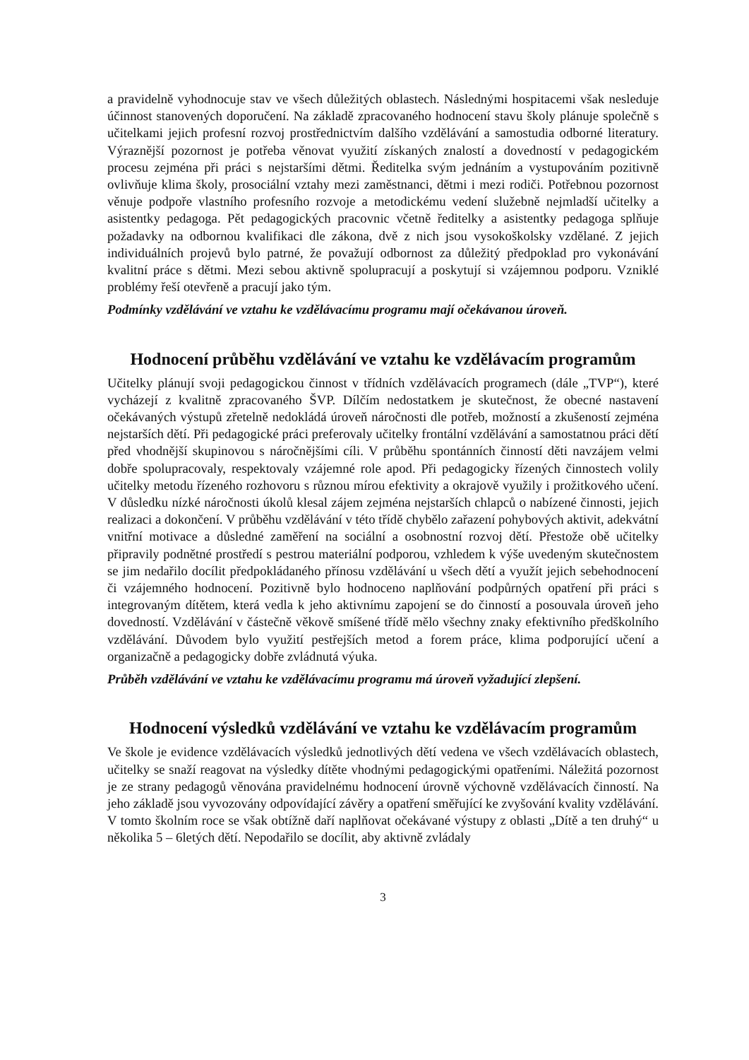a pravidelně vyhodnocuje stav ve všech důležitých oblastech. Následnými hospitacemi však nesleduje účinnost stanovených doporučení. Na základě zpracovaného hodnocení stavu školy plánuje společně s učitelkami jejich profesní rozvoj prostřednictvím dalšího vzdělávání a samostudia odborné literatury. Výraznější pozornost je potřeba věnovat využití získaných znalostí a dovedností v pedagogickém procesu zejména při práci s nejstaršími dětmi. Ředitelka svým jednáním a vystupováním pozitivně ovlivňuje klima školy, prosociální vztahy mezi zaměstnanci, dětmi i mezi rodiči. Potřebnou pozornost věnuje podpoře vlastního profesního rozvoje a metodickému vedení služebně nejmladší učitelky a asistentky pedagoga. Pět pedagogických pracovnic včetně ředitelky a asistentky pedagoga splňuje požadavky na odbornou kvalifikaci dle zákona, dvě z nich jsou vysokoškolsky vzdělané. Z jejich individuálních projevů bylo patrné, že považují odbornost za důležitý předpoklad pro vykonávání kvalitní práce s dětmi. Mezi sebou aktivně spolupracují a poskytují si vzájemnou podporu. Vzniklé problémy řeší otevřeně a pracují jako tým.
Podmínky vzdělávání ve vztahu ke vzdělávacímu programu mají očekávanou úroveň.
Hodnocení průběhu vzdělávání ve vztahu ke vzdělávacím programům
Učitelky plánují svoji pedagogickou činnost v třídních vzdělávacích programech (dále „TVP“), které vycházejí z kvalitně zpracovaného ŠVP. Dílčím nedostatkem je skutečnost, že obecné nastavení očekávaných výstupů zřetelně nedokládá úroveň náročnosti dle potřeb, možností a zkušeností zejména nejstarších dětí. Při pedagogické práci preferovaly učitelky frontální vzdělávání a samostatnou práci dětí před vhodnější skupinovou s náročnějšími cíli. V průběhu spontánních činností děti navzájem velmi dobře spolupracovaly, respektovaly vzájemné role apod. Při pedagogicky řízených činnostech volily učitelky metodu řízeného rozhovoru s různou mírou efektivity a okrajově využily i prožitkového učení. V důsledku nízké náročnosti úkolů klesal zájem zejména nejstarších chlapců o nabízené činnosti, jejich realizaci a dokončení. V průběhu vzdělávání v této třídě chybělo zařazení pohybových aktivit, adekvátní vnitřní motivace a důsledné zaměření na sociální a osobnostní rozvoj dětí. Přestože obě učitelky připravily podnětné prostředí s pestrou materiální podporou, vzhledem k výše uvedeným skutečnostem se jim nedařilo docílit předpokládaného přínosu vzdělávání u všech dětí a využít jejich sebehodnocení či vzájemného hodnocení. Pozitivně bylo hodnoceno naplňování podpůrných opatření při práci s integrovaným dítětem, která vedla k jeho aktivnímu zapojení se do činností a posouvala úroveň jeho dovedností. Vzdělávání v částečně věkově smíšené třídě mělo všechny znaky efektivního předškolního vzdělávání. Důvodem bylo využití pestřejších metod a forem práce, klima podporující učení a organizačně a pedagogicky dobře zvládnutá výuka.
Průběh vzdělávání ve vztahu ke vzdělávacímu programu má úroveň vyžadující zlepšení.
Hodnocení výsledků vzdělávání ve vztahu ke vzdělávacím programům
Ve škole je evidence vzdělávacích výsledků jednotlivých dětí vedena ve všech vzdělávacích oblastech, učitelky se snaží reagovat na výsledky dítěte vhodnými pedagogickými opatřeními. Náležitá pozornost je ze strany pedagogů věnována pravidelnému hodnocení úrovně výchovně vzdělávacích činností. Na jeho základě jsou vyvozovány odpovídající závěry a opatření směřující ke zvyšování kvality vzdělávání. V tomto školním roce se však obtížně daří naplňovat očekávané výstupy z oblasti „Dítě a ten druhý“ u několika 5 – 6letých dětí. Nepodařilo se docílit, aby aktivně zvládaly
3